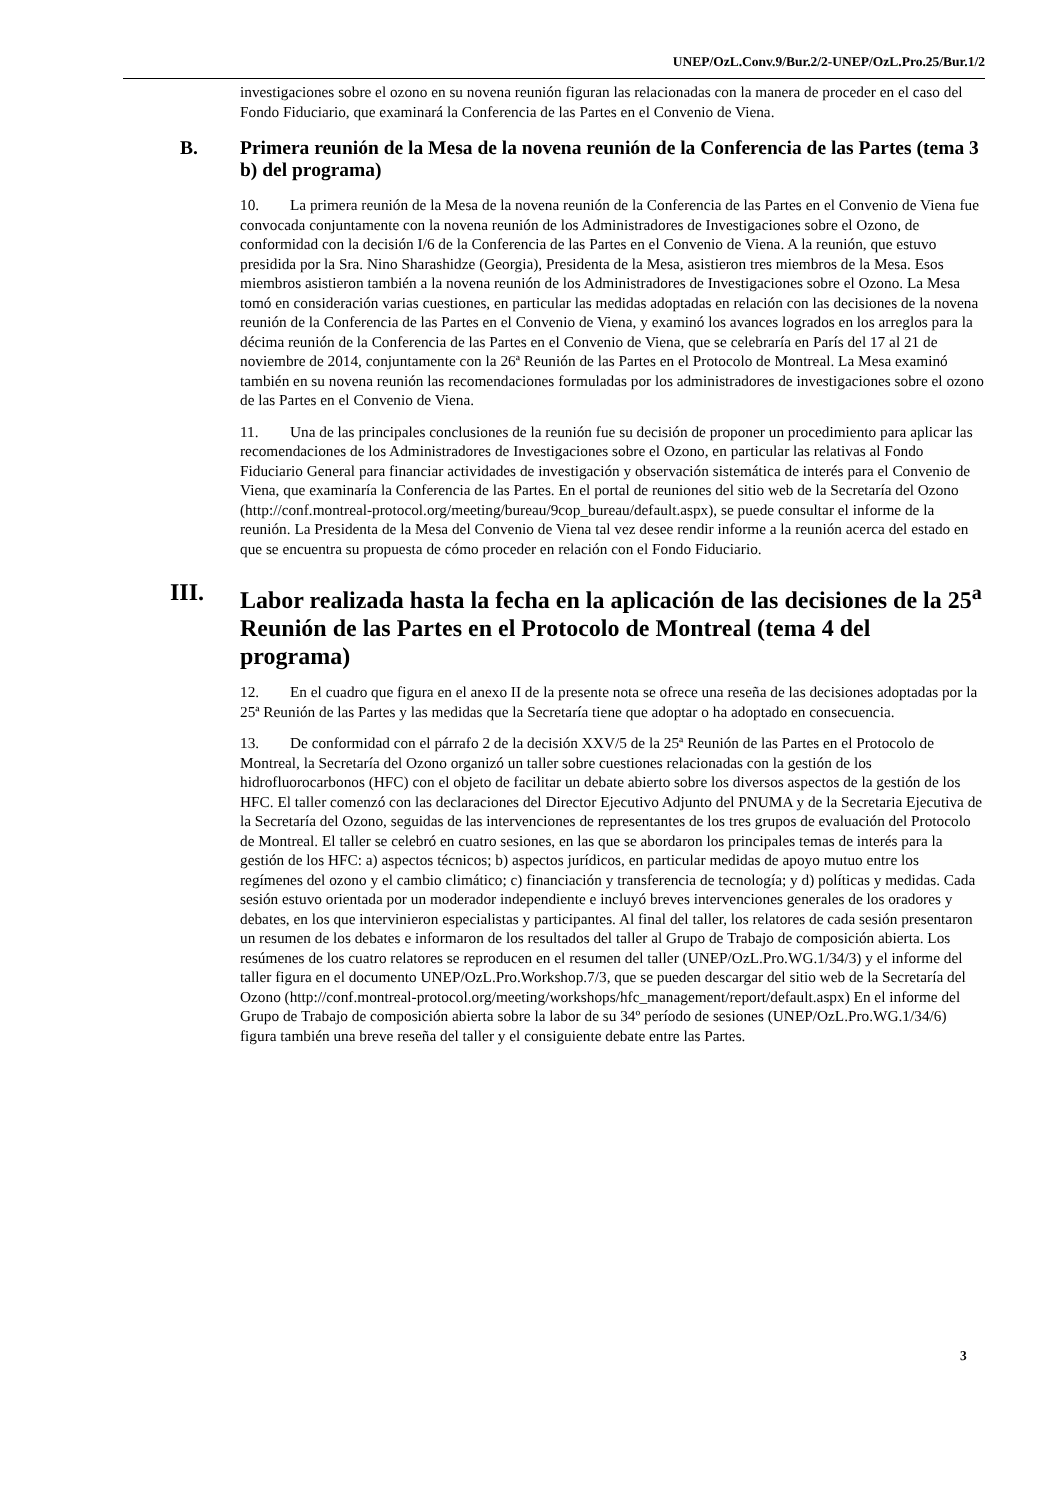UNEP/OzL.Conv.9/Bur.2/2-UNEP/OzL.Pro.25/Bur.1/2
investigaciones sobre el ozono en su novena reunión figuran las relacionadas con la manera de proceder en el caso del Fondo Fiduciario, que examinará la Conferencia de las Partes en el Convenio de Viena.
B. Primera reunión de la Mesa de la novena reunión de la Conferencia de las Partes (tema 3 b) del programa)
10. La primera reunión de la Mesa de la novena reunión de la Conferencia de las Partes en el Convenio de Viena fue convocada conjuntamente con la novena reunión de los Administradores de Investigaciones sobre el Ozono, de conformidad con la decisión I/6 de la Conferencia de las Partes en el Convenio de Viena. A la reunión, que estuvo presidida por la Sra. Nino Sharashidze (Georgia), Presidenta de la Mesa, asistieron tres miembros de la Mesa. Esos miembros asistieron también a la novena reunión de los Administradores de Investigaciones sobre el Ozono. La Mesa tomó en consideración varias cuestiones, en particular las medidas adoptadas en relación con las decisiones de la novena reunión de la Conferencia de las Partes en el Convenio de Viena, y examinó los avances logrados en los arreglos para la décima reunión de la Conferencia de las Partes en el Convenio de Viena, que se celebraría en París del 17 al 21 de noviembre de 2014, conjuntamente con la 26ª Reunión de las Partes en el Protocolo de Montreal. La Mesa examinó también en su novena reunión las recomendaciones formuladas por los administradores de investigaciones sobre el ozono de las Partes en el Convenio de Viena.
11. Una de las principales conclusiones de la reunión fue su decisión de proponer un procedimiento para aplicar las recomendaciones de los Administradores de Investigaciones sobre el Ozono, en particular las relativas al Fondo Fiduciario General para financiar actividades de investigación y observación sistemática de interés para el Convenio de Viena, que examinaría la Conferencia de las Partes. En el portal de reuniones del sitio web de la Secretaría del Ozono (http://conf.montreal-protocol.org/meeting/bureau/9cop_bureau/default.aspx), se puede consultar el informe de la reunión. La Presidenta de la Mesa del Convenio de Viena tal vez desee rendir informe a la reunión acerca del estado en que se encuentra su propuesta de cómo proceder en relación con el Fondo Fiduciario.
III. Labor realizada hasta la fecha en la aplicación de las decisiones de la 25<sup>a</sup> Reunión de las Partes en el Protocolo de Montreal (tema 4 del programa)
12. En el cuadro que figura en el anexo II de la presente nota se ofrece una reseña de las decisiones adoptadas por la 25ª Reunión de las Partes y las medidas que la Secretaría tiene que adoptar o ha adoptado en consecuencia.
13. De conformidad con el párrafo 2 de la decisión XXV/5 de la 25ª Reunión de las Partes en el Protocolo de Montreal, la Secretaría del Ozono organizó un taller sobre cuestiones relacionadas con la gestión de los hidrofluorocarbonos (HFC) con el objeto de facilitar un debate abierto sobre los diversos aspectos de la gestión de los HFC. El taller comenzó con las declaraciones del Director Ejecutivo Adjunto del PNUMA y de la Secretaria Ejecutiva de la Secretaría del Ozono, seguidas de las intervenciones de representantes de los tres grupos de evaluación del Protocolo de Montreal. El taller se celebró en cuatro sesiones, en las que se abordaron los principales temas de interés para la gestión de los HFC: a) aspectos técnicos; b) aspectos jurídicos, en particular medidas de apoyo mutuo entre los regímenes del ozono y el cambio climático; c) financiación y transferencia de tecnología; y d) políticas y medidas. Cada sesión estuvo orientada por un moderador independiente e incluyó breves intervenciones generales de los oradores y debates, en los que intervinieron especialistas y participantes. Al final del taller, los relatores de cada sesión presentaron un resumen de los debates e informaron de los resultados del taller al Grupo de Trabajo de composición abierta. Los resúmenes de los cuatro relatores se reproducen en el resumen del taller (UNEP/OzL.Pro.WG.1/34/3) y el informe del taller figura en el documento UNEP/OzL.Pro.Workshop.7/3, que se pueden descargar del sitio web de la Secretaría del Ozono (http://conf.montreal-protocol.org/meeting/workshops/hfc_management/report/default.aspx) En el informe del Grupo de Trabajo de composición abierta sobre la labor de su 34º período de sesiones (UNEP/OzL.Pro.WG.1/34/6) figura también una breve reseña del taller y el consiguiente debate entre las Partes.
3